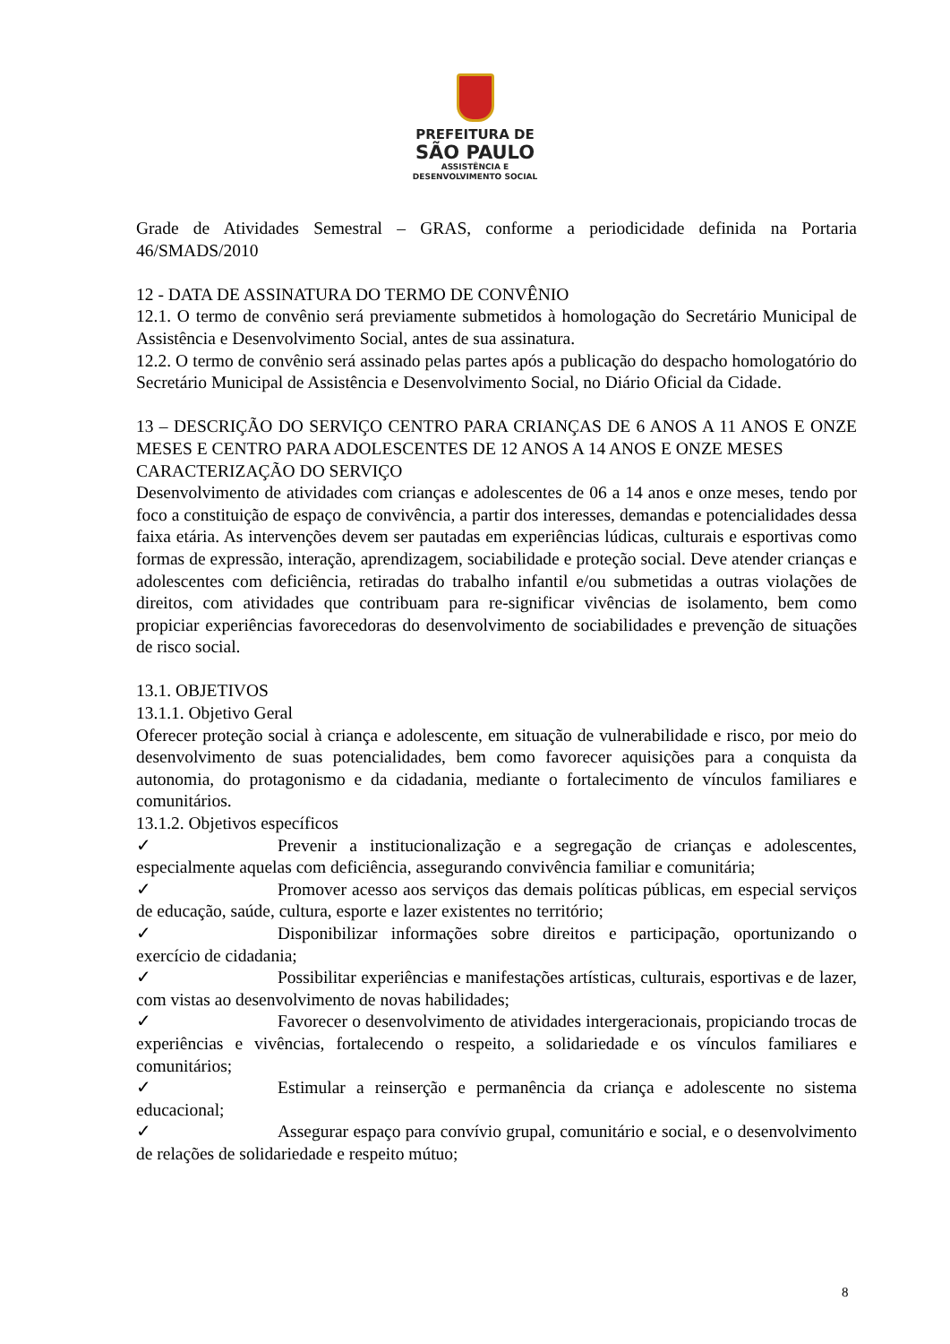PREFEITURA DE
SÃO PAULO
ASSISTÊNCIA E
DESENVOLVIMENTO SOCIAL
Grade de Atividades Semestral – GRAS, conforme a periodicidade definida na Portaria 46/SMADS/2010
12 - DATA DE ASSINATURA DO TERMO DE CONVÊNIO
12.1. O termo de convênio será previamente submetidos à homologação do Secretário Municipal de Assistência e Desenvolvimento Social, antes de sua assinatura.
12.2. O termo de convênio será assinado pelas partes após a publicação do despacho homologatório do Secretário Municipal de Assistência e Desenvolvimento Social, no Diário Oficial da Cidade.
13 – DESCRIÇÃO DO SERVIÇO CENTRO PARA CRIANÇAS DE 6 ANOS A 11 ANOS E ONZE MESES E CENTRO PARA ADOLESCENTES DE 12 ANOS A 14 ANOS E ONZE MESES
CARACTERIZAÇÃO DO SERVIÇO
Desenvolvimento de atividades com crianças e adolescentes de 06 a 14 anos e onze meses, tendo por foco a constituição de espaço de convivência, a partir dos interesses, demandas e potencialidades dessa faixa etária. As intervenções devem ser pautadas em experiências lúdicas, culturais e esportivas como formas de expressão, interação, aprendizagem, sociabilidade e proteção social. Deve atender crianças e adolescentes com deficiência, retiradas do trabalho infantil e/ou submetidas a outras violações de direitos, com atividades que contribuam para re-significar vivências de isolamento, bem como propiciar experiências favorecedoras do desenvolvimento de sociabilidades e prevenção de situações de risco social.
13.1. OBJETIVOS
13.1.1. Objetivo Geral
Oferecer proteção social à criança e adolescente, em situação de vulnerabilidade e risco, por meio do desenvolvimento de suas potencialidades, bem como favorecer aquisições para a conquista da autonomia, do protagonismo e da cidadania, mediante o fortalecimento de vínculos familiares e comunitários.
13.1.2. Objetivos específicos
✓ Prevenir a institucionalização e a segregação de crianças e adolescentes, especialmente aquelas com deficiência, assegurando convivência familiar e comunitária;
✓ Promover acesso aos serviços das demais políticas públicas, em especial serviços de educação, saúde, cultura, esporte e lazer existentes no território;
✓ Disponibilizar informações sobre direitos e participação, oportunizando o exercício de cidadania;
✓ Possibilitar experiências e manifestações artísticas, culturais, esportivas e de lazer, com vistas ao desenvolvimento de novas habilidades;
✓ Favorecer o desenvolvimento de atividades intergeracionais, propiciando trocas de experiências e vivências, fortalecendo o respeito, a solidariedade e os vínculos familiares e comunitários;
✓ Estimular a reinserção e permanência da criança e adolescente no sistema educacional;
✓ Assegurar espaço para convívio grupal, comunitário e social, e o desenvolvimento de relações de solidariedade e respeito mútuo;
8